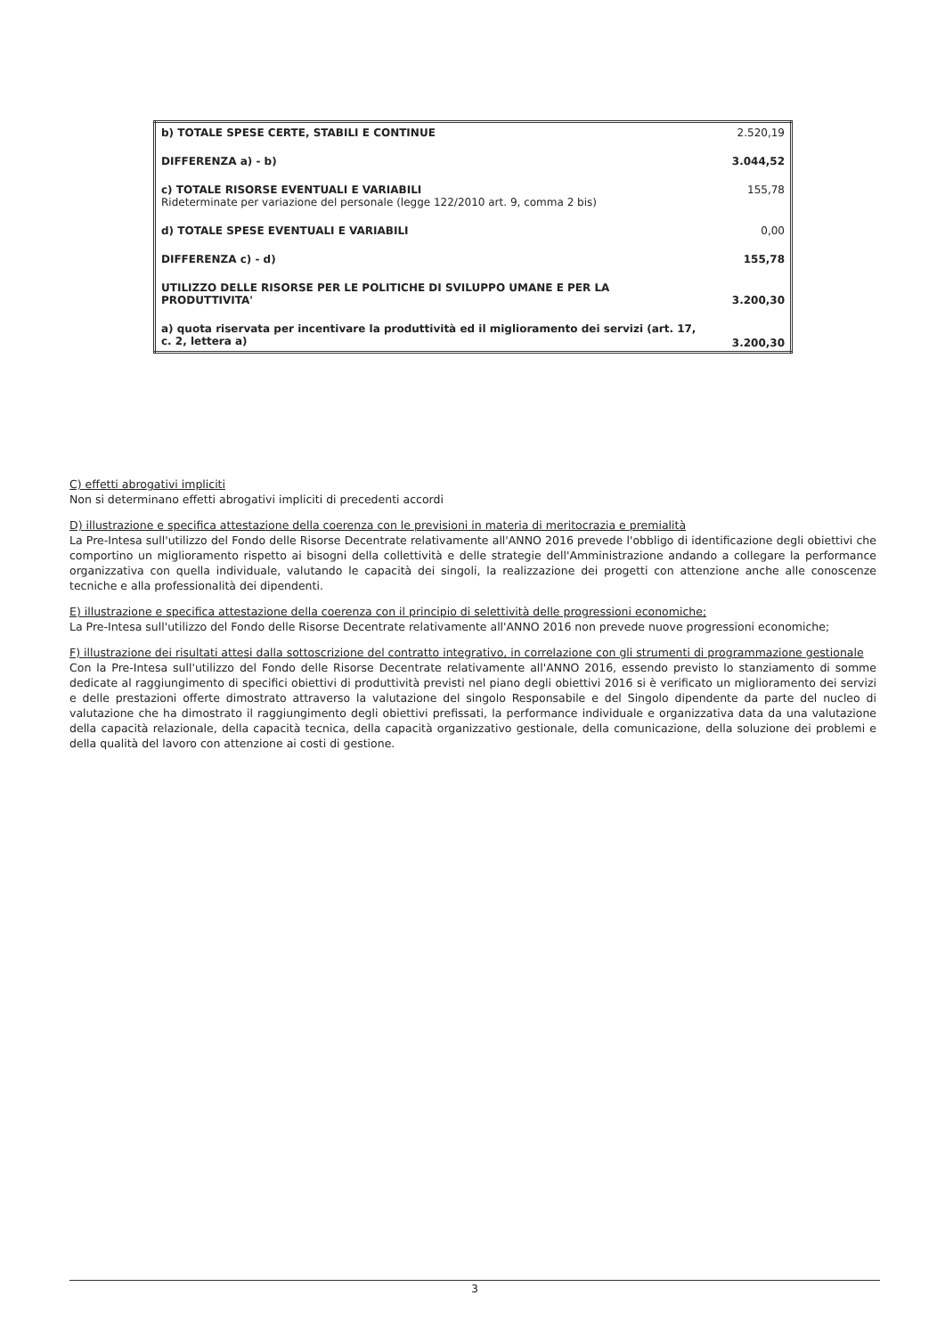| b) TOTALE SPESE CERTE, STABILI E CONTINUE | 2.520,19 |
| DIFFERENZA a) - b) | 3.044,52 |
| c) TOTALE RISORSE EVENTUALI E VARIABILI Rideterminate per variazione del personale (legge 122/2010 art. 9, comma 2 bis) | 155,78 |
| d) TOTALE SPESE EVENTUALI E VARIABILI | 0,00 |
| DIFFERENZA c) - d) | 155,78 |
| UTILIZZO DELLE RISORSE PER LE POLITICHE DI SVILUPPO UMANE E PER LA PRODUTTIVITA' | 3.200,30 |
| a) quota riservata per incentivare la produttività ed il miglioramento dei servizi (art. 17, c. 2, lettera a) | 3.200,30 |
C) effetti abrogativi impliciti
Non si determinano effetti abrogativi impliciti di precedenti accordi
D) illustrazione e specifica attestazione della coerenza con le previsioni in materia di meritocrazia e premialità
La Pre-Intesa sull'utilizzo del Fondo delle Risorse Decentrate relativamente all'ANNO 2016 prevede l'obbligo di identificazione degli obiettivi che comportino un miglioramento rispetto ai bisogni della collettività e delle strategie dell'Amministrazione andando a collegare la performance organizzativa con quella individuale, valutando le capacità dei singoli, la realizzazione dei progetti con attenzione anche alle conoscenze tecniche e alla professionalità dei dipendenti.
E) illustrazione e specifica attestazione della coerenza con il principio di selettività delle progressioni economiche;
La Pre-Intesa sull'utilizzo del Fondo delle Risorse Decentrate relativamente all'ANNO 2016 non prevede nuove progressioni economiche;
F) illustrazione dei risultati attesi dalla sottoscrizione del contratto integrativo, in correlazione con gli strumenti di programmazione gestionale
Con la Pre-Intesa sull'utilizzo del Fondo delle Risorse Decentrate relativamente all'ANNO 2016, essendo previsto lo stanziamento di somme dedicate al raggiungimento di specifici obiettivi di produttività previsti nel piano degli obiettivi 2016 si è verificato un miglioramento dei servizi e delle prestazioni offerte dimostrato attraverso la valutazione del singolo Responsabile e del Singolo dipendente da parte del nucleo di valutazione che ha dimostrato il raggiungimento degli obiettivi prefissati, la performance individuale e organizzativa data da una valutazione della capacità relazionale, della capacità tecnica, della capacità organizzativo gestionale, della comunicazione, della soluzione dei problemi e della qualità del lavoro con attenzione ai costi di gestione.
3